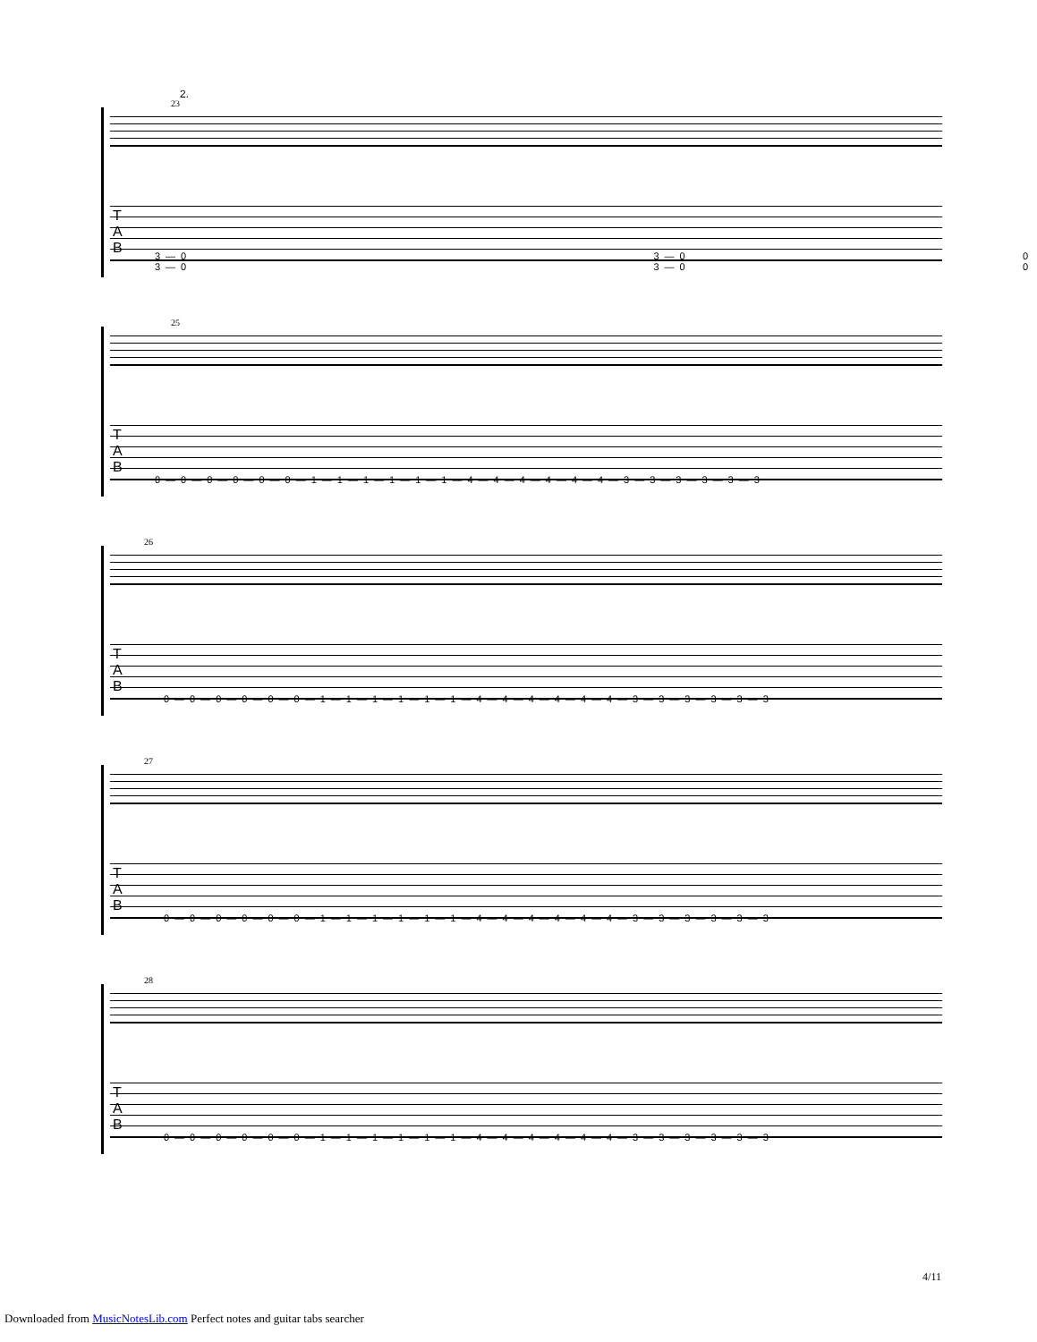23
2.
T
A
B
3—0 3—0 0
3—0 3—0 0
25
T
A
B
0—0—0—0—0—0—1—1—1—1—1—1—4—4—4—4—4—4—3—3—3—3—3—3
26
T
A
B
0—0—0—0—0—0—1—1—1—1—1—1—4—4—4—4—4—4—3—3—3—3—3—3
27
T
A
B
0—0—0—0—0—0—1—1—1—1—1—1—4—4—4—4—4—4—3—3—3—3—3—3
28
T
A
B
0—0—0—0—0—0—1—1—1—1—1—1—4—4—4—4—4—4—3—3—3—3—3—3
4/11
Downloaded from MusicNotesLib.com Perfect notes and guitar tabs searcher